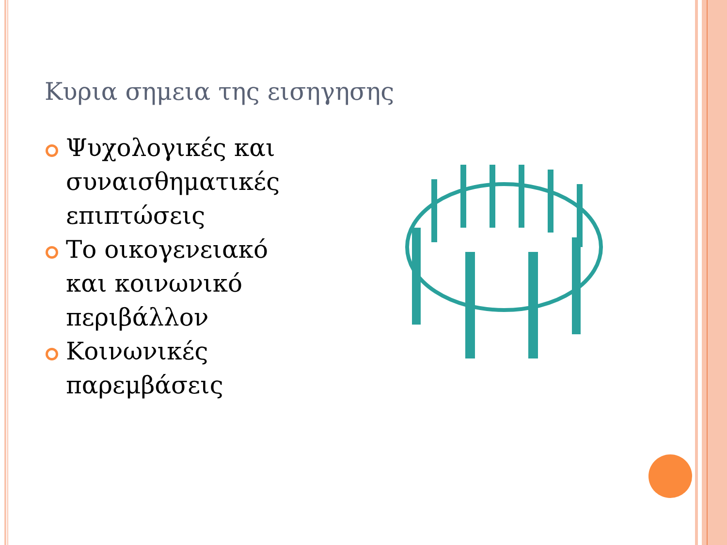Κυρια σημεια της εισηγησης
Ψυχολογικές και συναισθηματικές επιπτώσεις
Το οικογενειακό και κοινωνικό περιβάλλον
Κοινωνικές παρεμβάσεις